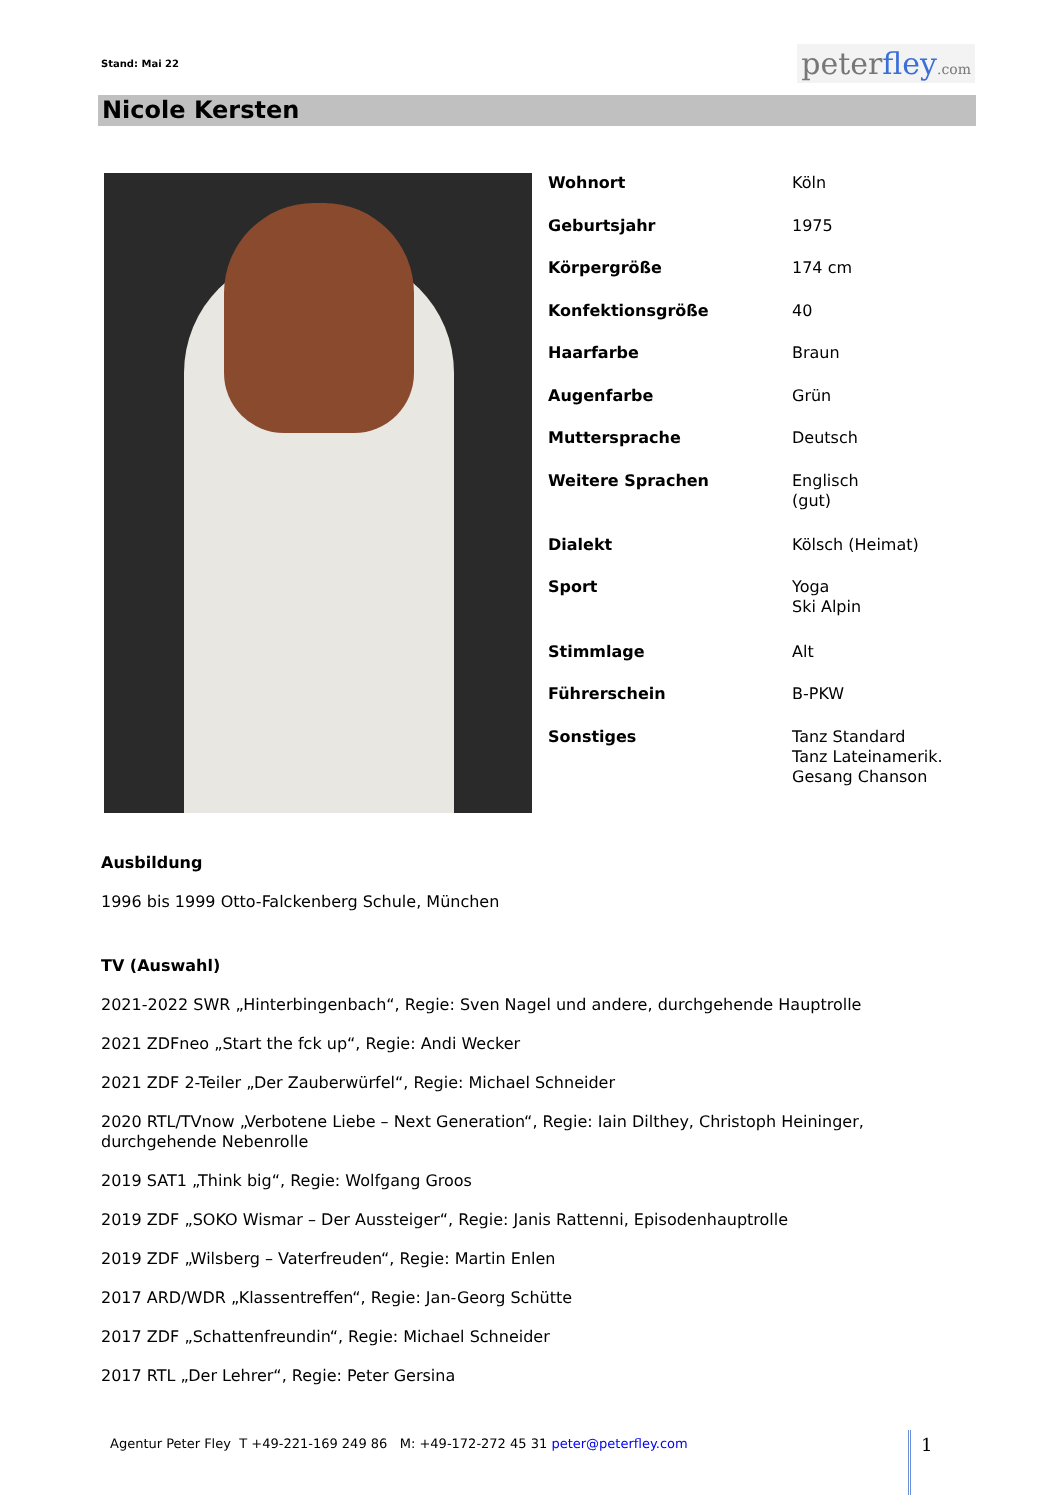Stand: Mai 22
peterfley.com
Nicole Kersten
| Wohnort | Köln |
| Geburtsjahr | 1975 |
| Körpergröße | 174 cm |
| Konfektionsgröße | 40 |
| Haarfarbe | Braun |
| Augenfarbe | Grün |
| Muttersprache | Deutsch |
| Weitere Sprachen | Englisch (gut) |
| Dialekt | Kölsch (Heimat) |
| Sport | Yoga Ski Alpin |
| Stimmlage | Alt |
| Führerschein | B-PKW |
| Sonstiges | Tanz Standard Tanz Lateinamerik. Gesang Chanson |
Ausbildung
1996 bis 1999 Otto-Falckenberg Schule, München
TV (Auswahl)
2021-2022 SWR „Hinterbingenbach“, Regie: Sven Nagel und andere, durchgehende Hauptrolle
2021 ZDFneo „Start the fck up“, Regie: Andi Wecker
2021 ZDF 2-Teiler „Der Zauberwürfel“, Regie: Michael Schneider
2020 RTL/TVnow „Verbotene Liebe – Next Generation“, Regie: Iain Dilthey, Christoph Heininger,
durchgehende Nebenrolle
2019 SAT1 „Think big“, Regie: Wolfgang Groos
2019 ZDF „SOKO Wismar – Der Aussteiger“, Regie: Janis Rattenni, Episodenhauptrolle
2019 ZDF „Wilsberg – Vaterfreuden“, Regie: Martin Enlen
2017 ARD/WDR „Klassentreffen“, Regie: Jan-Georg Schütte
2017 ZDF „Schattenfreundin“, Regie: Michael Schneider
2017 RTL „Der Lehrer“, Regie: Peter Gersina
Agentur Peter Fley T +49-221-169 249 86 M: +49-172-272 45 31 peter@peterfley.com
1